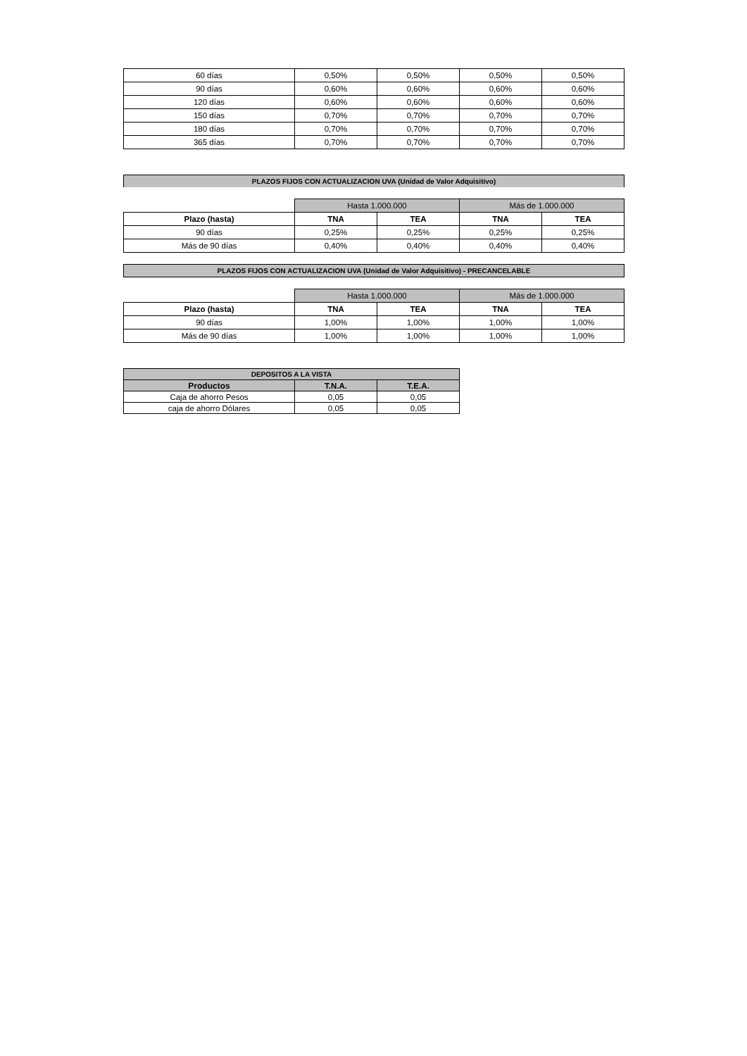| 60 días | 0,50% | 0,50% | 0,50% | 0,50% |
| 90 días | 0,60% | 0,60% | 0,60% | 0,60% |
| 120 días | 0,60% | 0,60% | 0,60% | 0,60% |
| 150 días | 0,70% | 0,70% | 0,70% | 0,70% |
| 180 días | 0,70% | 0,70% | 0,70% | 0,70% |
| 365 días | 0,70% | 0,70% | 0,70% | 0,70% |
PLAZOS FIJOS CON ACTUALIZACION UVA (Unidad de Valor Adquisitivo)
| | Hasta 1.000.000 | | Más de 1.000.000 | |
| Plazo (hasta) | TNA | TEA | TNA | TEA |
| 90 días | 0,25% | 0,25% | 0,25% | 0,25% |
| Más de 90 días | 0,40% | 0,40% | 0,40% | 0,40% |
PLAZOS FIJOS CON ACTUALIZACION UVA (Unidad de Valor Adquisitivo) - PRECANCELABLE
| | Hasta 1.000.000 | | Más de 1.000.000 | |
| Plazo (hasta) | TNA | TEA | TNA | TEA |
| 90 días | 1,00% | 1,00% | 1,00% | 1,00% |
| Más de 90 días | 1,00% | 1,00% | 1,00% | 1,00% |
| DEPOSITOS A LA VISTA | | |
| --- | --- | --- |
| Productos | T.N.A. | T.E.A. |
| Caja de ahorro Pesos | 0,05 | 0,05 |
| caja de ahorro Dólares | 0,05 | 0,05 |